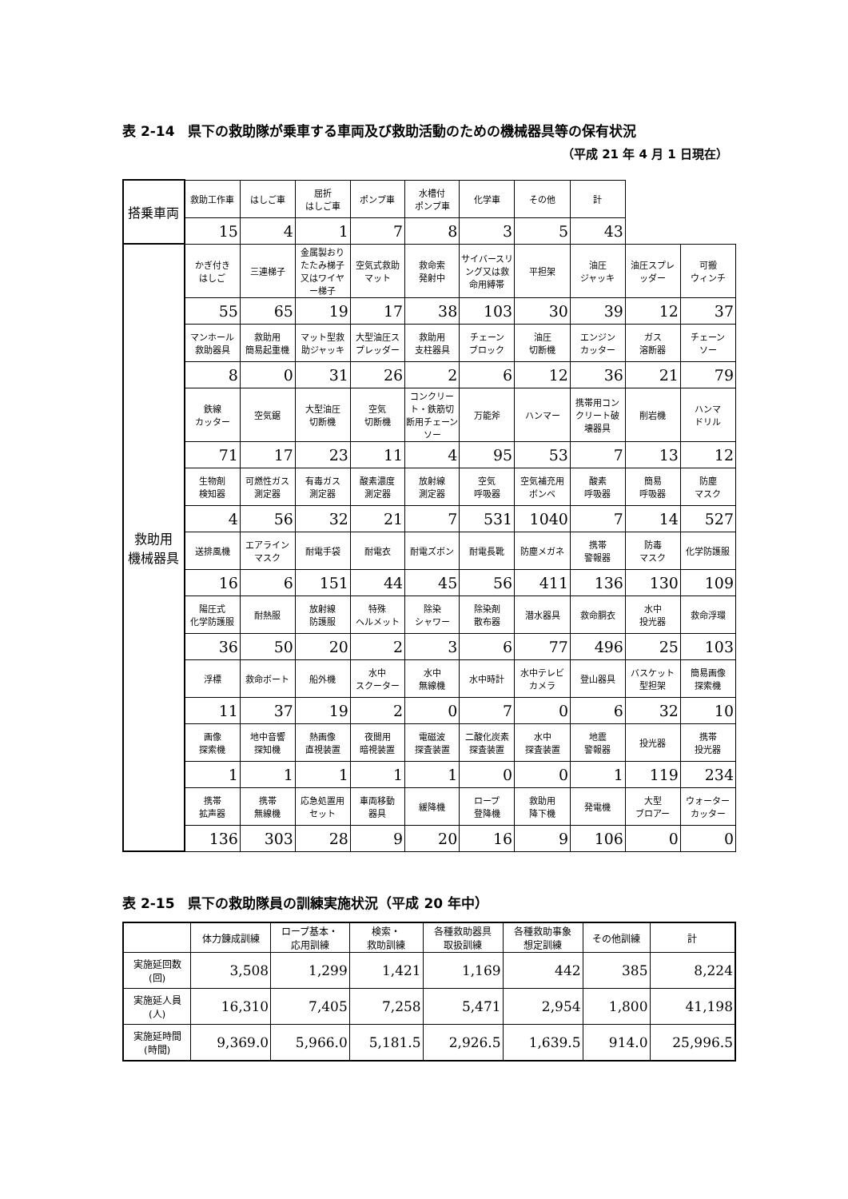表 2-14　県下の救助隊が乗車する車両及び救助活動のための機械器具等の保有状況
（平成 21 年 4 月 1 日現在）
| 搭乗車両 | 救助工作車 | はしご車 | 屈折 はしご車 | ポンプ車 | 水槽付 ポンプ車 | 化学車 | その他 | 計 | | |
| | 15 | 4 | 1 | 7 | 8 | 3 | 5 | 43 | | |
| 救助用 機械器具 | かぎ付き はしご | 三連梯子 | 金属製おりたたみ梯子又はワイヤー梯子 | 空気式救助マット | 救命索 発射中 | サイバースリング又は救命用縛帯 | 平担架 | 油圧 ジャッキ | 油圧スプレッダー | 可搬 ウィンチ |
| | 55 | 65 | 19 | 17 | 38 | 103 | 30 | 39 | 12 | 37 |
| | マンホール救助器具 | 救助用 簡易起重機 | マット型救助ジャッキ | 大型油圧スプレッダー | 救助用 支柱器具 | チェーン ブロック | 油圧 切断機 | エンジン カッター | ガス 溶断器 | チェーン ソー |
| | 8 | 0 | 31 | 26 | 2 | 6 | 12 | 36 | 21 | 79 |
| | 鉄線 カッター | 空気鋸 | 大型油圧 切断機 | 空気 切断機 | コンクリート・鉄筋切断用チェーンソー | 万能斧 | ハンマー | 携帯用コンクリート破壊器具 | 削岩機 | ハンマ ドリル |
| | 71 | 17 | 23 | 11 | 4 | 95 | 53 | 7 | 13 | 12 |
| | 生物剤 検知器 | 可燃性ガス 測定器 | 有毒ガス 測定器 | 酸素濃度 測定器 | 放射線 測定器 | 空気 呼吸器 | 空気補充用 ボンベ | 酸素 呼吸器 | 簡易 呼吸器 | 防塵 マスク |
| | 4 | 56 | 32 | 21 | 7 | 531 | 1040 | 7 | 14 | 527 |
| | 送排風機 | エアライン マスク | 耐電手袋 | 耐電衣 | 耐電ズボン | 耐電長靴 | 防塵メガネ | 携帯 警報器 | 防毒 マスク | 化学防護服 |
| | 16 | 6 | 151 | 44 | 45 | 56 | 411 | 136 | 130 | 109 |
| | 陽圧式 化学防護服 | 耐熱服 | 放射線 防護服 | 特殊 ヘルメット | 除染 シャワー | 除染剤 散布器 | 潜水器具 | 救命胴衣 | 水中 投光器 | 救命浮環 |
| | 36 | 50 | 20 | 2 | 3 | 6 | 77 | 496 | 25 | 103 |
| | 浮標 | 救命ボート | 船外機 | 水中 スクーター | 水中 無線機 | 水中時計 | 水中テレビ カメラ | 登山器具 | バスケット 型担架 | 簡易画像 探索機 |
| | 11 | 37 | 19 | 2 | 0 | 7 | 0 | 6 | 32 | 10 |
| | 画像 探索機 | 地中音響 探知機 | 熱画像 直視装置 | 夜間用 暗視装置 | 電磁波 探査装置 | 二酸化炭素 探査装置 | 水中 探査装置 | 地震 警報器 | 投光器 | 携帯 投光器 |
| | 1 | 1 | 1 | 1 | 1 | 0 | 0 | 1 | 119 | 234 |
| | 携帯 拡声器 | 携帯 無線機 | 応急処置用 セット | 車両移動 器具 | 緩降機 | ロープ 登降機 | 救助用 降下機 | 発電機 | 大型 ブロアー | ウォーター カッター |
| | 136 | 303 | 28 | 9 | 20 | 16 | 9 | 106 | 0 | 0 |
表 2-15　県下の救助隊員の訓練実施状況（平成 20 年中）
| | 体力錬成訓練 | ロープ基本・ 応用訓練 | 検索・ 救助訓練 | 各種救助器具 取扱訓練 | 各種救助事象 想定訓練 | その他訓練 | 計 |
| --- | --- | --- | --- | --- | --- | --- | --- |
| 実施延回数 (回) | 3,508 | 1,299 | 1,421 | 1,169 | 442 | 385 | 8,224 |
| 実施延人員 (人) | 16,310 | 7,405 | 7,258 | 5,471 | 2,954 | 1,800 | 41,198 |
| 実施延時間 (時間) | 9,369.0 | 5,966.0 | 5,181.5 | 2,926.5 | 1,639.5 | 914.0 | 25,996.5 |